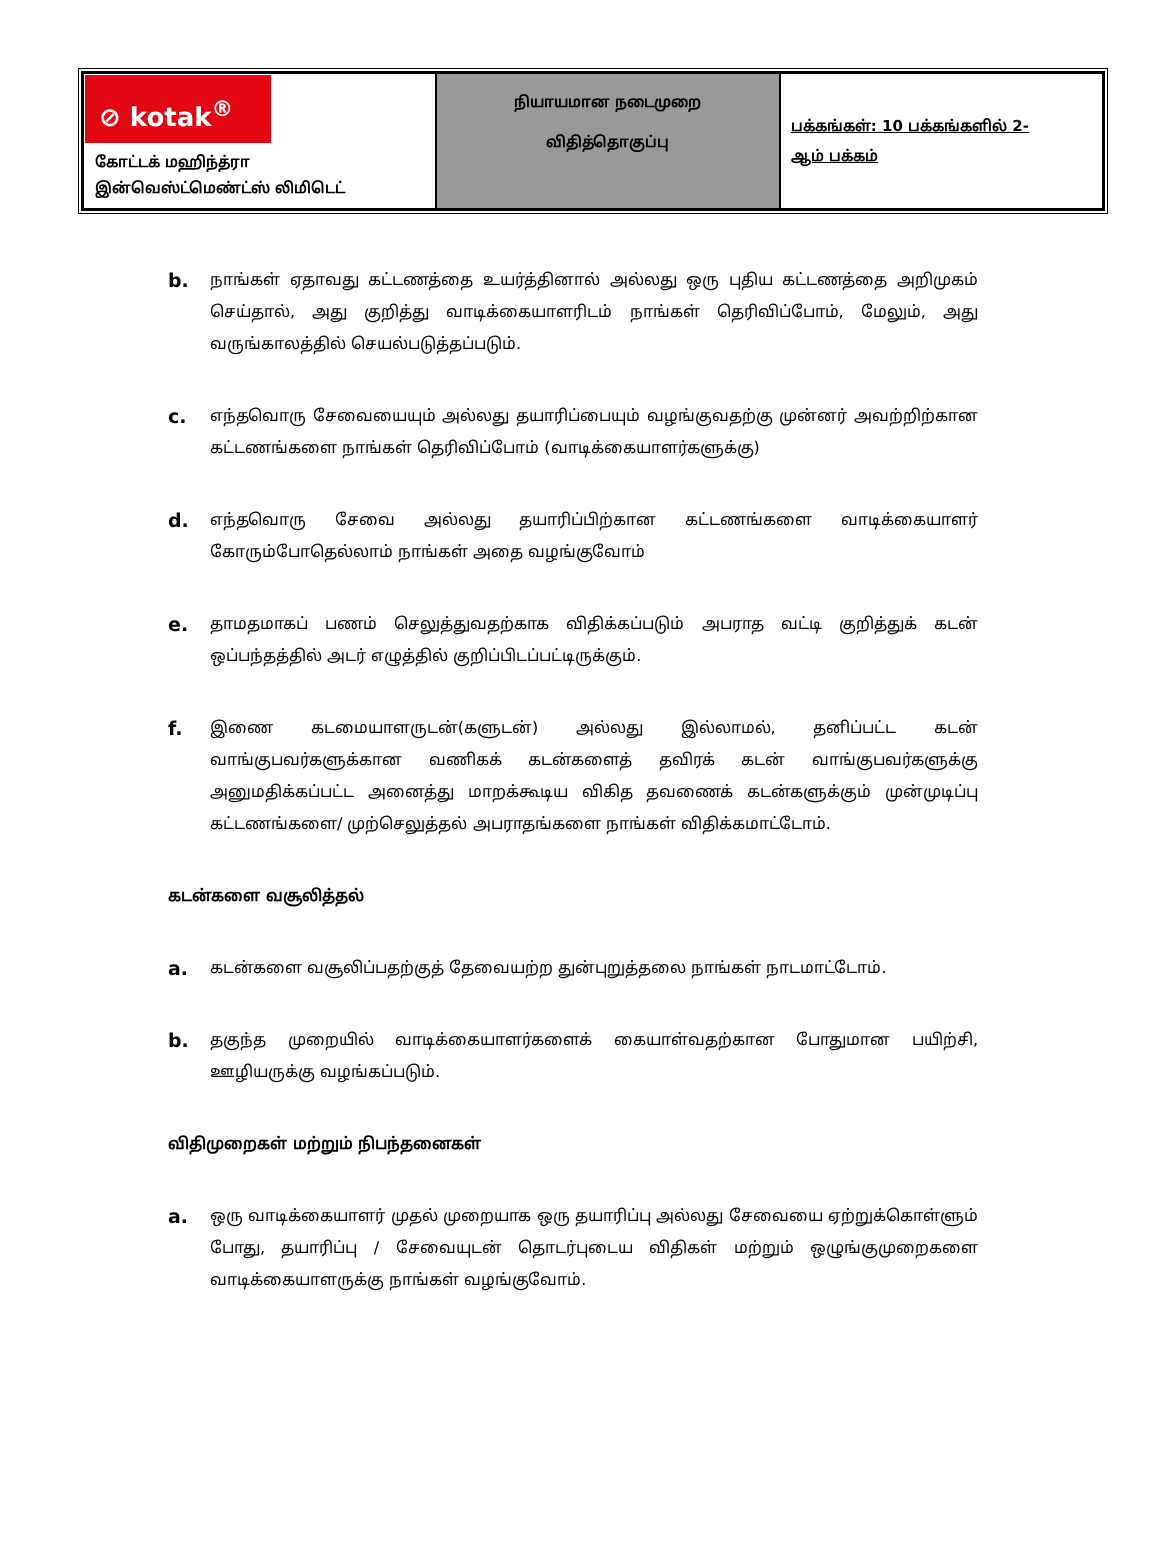| ⊘ kotak<sup>®</sup> கோட்டக் மஹிந்த்ரா இன்வெஸ்ட்மெண்ட்ஸ் லிமிடெட் | நியாயமான நடைமுறை விதித்தொகுப்பு | பக்கங்கள்: 10 பக்கங்களில் 2- ஆம் பக்கம் |
b.
நாங்கள் ஏதாவது கட்டணத்தை உயர்த்தினால் அல்லது ஒரு புதிய கட்டணத்தை அறிமுகம் செய்தால், அது குறித்து வாடிக்கையாளரிடம் நாங்கள் தெரிவிப்போம், மேலும், அது வருங்காலத்தில் செயல்படுத்தப்படும்.
c.
எந்தவொரு சேவையையும் அல்லது தயாரிப்பையும் வழங்குவதற்கு முன்னர் அவற்றிற்கான கட்டணங்களை நாங்கள் தெரிவிப்போம் (வாடிக்கையாளர்களுக்கு)
d.
எந்தவொரு சேவை அல்லது தயாரிப்பிற்கான கட்டணங்களை வாடிக்கையாளர் கோரும்போதெல்லாம் நாங்கள் அதை வழங்குவோம்
e.
தாமதமாகப் பணம் செலுத்துவதற்காக விதிக்கப்படும் அபராத வட்டி குறித்துக் கடன் ஒப்பந்தத்தில் அடர் எழுத்தில் குறிப்பிடப்பட்டிருக்கும்.
f.
இணை கடமையாளருடன்(களுடன்) அல்லது இல்லாமல், தனிப்பட்ட கடன் வாங்குபவர்களுக்கான வணிகக் கடன்களைத் தவிரக் கடன் வாங்குபவர்களுக்கு அனுமதிக்கப்பட்ட அனைத்து மாறக்கூடிய விகித தவணைக் கடன்களுக்கும் முன்முடிப்பு கட்டணங்களை/ முற்செலுத்தல் அபராதங்களை நாங்கள் விதிக்கமாட்டோம்.
கடன்களை வசூலித்தல்
a.
கடன்களை வசூலிப்பதற்குத் தேவையற்ற துன்புறுத்தலை நாங்கள் நாடமாட்டோம்.
b.
தகுந்த முறையில் வாடிக்கையாளர்களைக் கையாள்வதற்கான போதுமான பயிற்சி, ஊழியருக்கு வழங்கப்படும்.
விதிமுறைகள் மற்றும் நிபந்தனைகள்
a.
ஒரு வாடிக்கையாளர் முதல் முறையாக ஒரு தயாரிப்பு அல்லது சேவையை ஏற்றுக்கொள்ளும் போது, தயாரிப்பு / சேவையுடன் தொடர்புடைய விதிகள் மற்றும் ஒழுங்குமுறைகளை வாடிக்கையாளருக்கு நாங்கள் வழங்குவோம்.